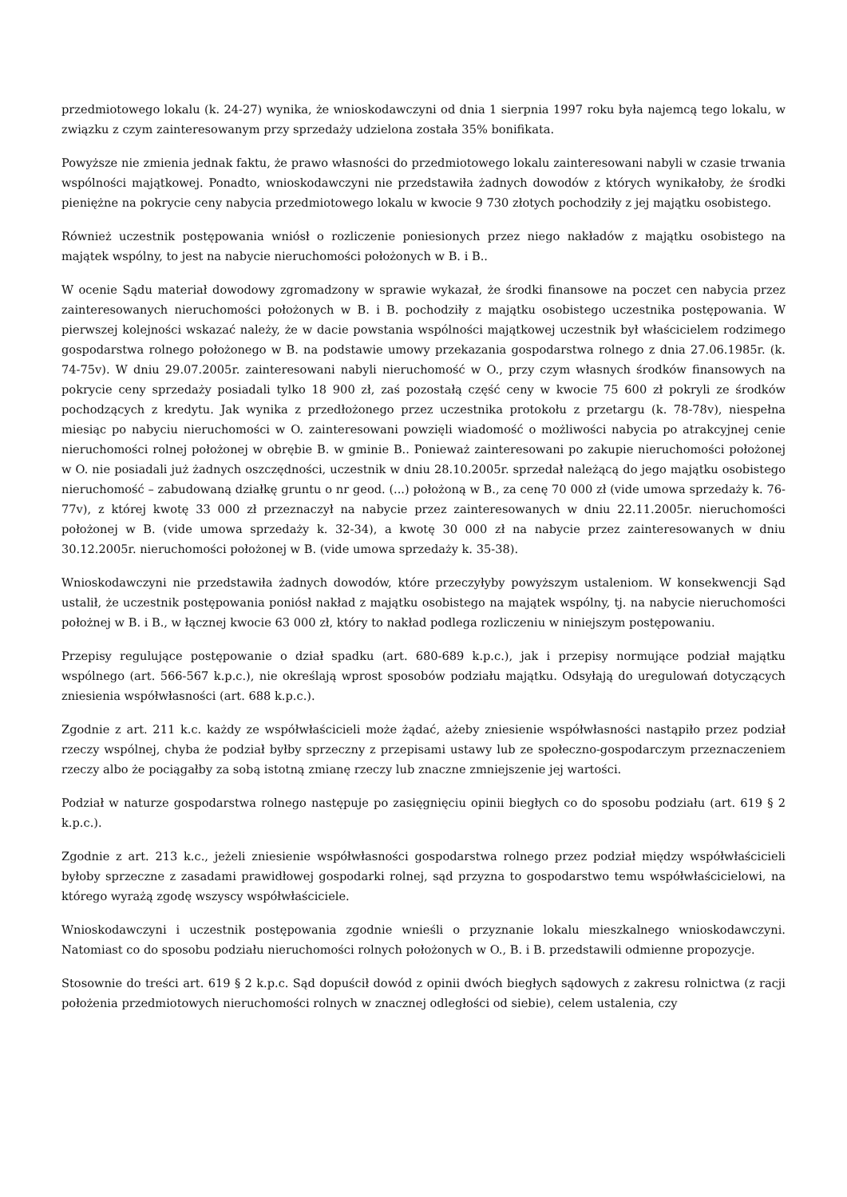przedmiotowego lokalu (k. 24-27) wynika, że wnioskodawczyni od dnia 1 sierpnia 1997 roku była najemcą tego lokalu, w związku z czym zainteresowanym przy sprzedaży udzielona została 35% bonifikata.
Powyższe nie zmienia jednak faktu, że prawo własności do przedmiotowego lokalu zainteresowani nabyli w czasie trwania wspólności majątkowej. Ponadto, wnioskodawczyni nie przedstawiła żadnych dowodów z których wynikałoby, że środki pieniężne na pokrycie ceny nabycia przedmiotowego lokalu w kwocie 9 730 złotych pochodziły z jej majątku osobistego.
Również uczestnik postępowania wniósł o rozliczenie poniesionych przez niego nakładów z majątku osobistego na majątek wspólny, to jest na nabycie nieruchomości położonych w B. i B..
W ocenie Sądu materiał dowodowy zgromadzony w sprawie wykazał, że środki finansowe na poczet cen nabycia przez zainteresowanych nieruchomości położonych w B. i B. pochodziły z majątku osobistego uczestnika postępowania. W pierwszej kolejności wskazać należy, że w dacie powstania wspólności majątkowej uczestnik był właścicielem rodzimego gospodarstwa rolnego położonego w B. na podstawie umowy przekazania gospodarstwa rolnego z dnia 27.06.1985r. (k. 74-75v). W dniu 29.07.2005r. zainteresowani nabyli nieruchomość w O., przy czym własnych środków finansowych na pokrycie ceny sprzedaży posiadali tylko 18 900 zł, zaś pozostałą część ceny w kwocie 75 600 zł pokryli ze środków pochodzących z kredytu. Jak wynika z przedłożonego przez uczestnika protokołu z przetargu (k. 78-78v), niespełna miesiąc po nabyciu nieruchomości w O. zainteresowani powzięli wiadomość o możliwości nabycia po atrakcyjnej cenie nieruchomości rolnej położonej w obrębie B. w gminie B.. Ponieważ zainteresowani po zakupie nieruchomości położonej w O. nie posiadali już żadnych oszczędności, uczestnik w dniu 28.10.2005r. sprzedał należącą do jego majątku osobistego nieruchomość – zabudowaną działkę gruntu o nr geod. (...) położoną w B., za cenę 70 000 zł (vide umowa sprzedaży k. 76-77v), z której kwotę 33 000 zł przeznaczył na nabycie przez zainteresowanych w dniu 22.11.2005r. nieruchomości położonej w B. (vide umowa sprzedaży k. 32-34), a kwotę 30 000 zł na nabycie przez zainteresowanych w dniu 30.12.2005r. nieruchomości położonej w B. (vide umowa sprzedaży k. 35-38).
Wnioskodawczyni nie przedstawiła żadnych dowodów, które przeczyłyby powyższym ustaleniom. W konsekwencji Sąd ustalił, że uczestnik postępowania poniósł nakład z majątku osobistego na majątek wspólny, tj. na nabycie nieruchomości położnej w B. i B., w łącznej kwocie 63 000 zł, który to nakład podlega rozliczeniu w niniejszym postępowaniu.
Przepisy regulujące postępowanie o dział spadku (art. 680-689 k.p.c.), jak i przepisy normujące podział majątku wspólnego (art. 566-567 k.p.c.), nie określają wprost sposobów podziału majątku. Odsyłają do uregulowań dotyczących zniesienia współwłasności (art. 688 k.p.c.).
Zgodnie z art. 211 k.c. każdy ze współwłaścicieli może żądać, ażeby zniesienie współwłasności nastąpiło przez podział rzeczy wspólnej, chyba że podział byłby sprzeczny z przepisami ustawy lub ze społeczno-gospodarczym przeznaczeniem rzeczy albo że pociągałby za sobą istotną zmianę rzeczy lub znaczne zmniejszenie jej wartości.
Podział w naturze gospodarstwa rolnego następuje po zasięgnięciu opinii biegłych co do sposobu podziału (art. 619 § 2 k.p.c.).
Zgodnie z art. 213 k.c., jeżeli zniesienie współwłasności gospodarstwa rolnego przez podział między współwłaścicieli byłoby sprzeczne z zasadami prawidłowej gospodarki rolnej, sąd przyzna to gospodarstwo temu współwłaścicielowi, na którego wyrażą zgodę wszyscy współwłaściciele.
Wnioskodawczyni i uczestnik postępowania zgodnie wnieśli o przyznanie lokalu mieszkalnego wnioskodawczyni. Natomiast co do sposobu podziału nieruchomości rolnych położonych w O., B. i B. przedstawili odmienne propozycje.
Stosownie do treści art. 619 § 2 k.p.c. Sąd dopuścił dowód z opinii dwóch biegłych sądowych z zakresu rolnictwa (z racji położenia przedmiotowych nieruchomości rolnych w znacznej odległości od siebie), celem ustalenia, czy